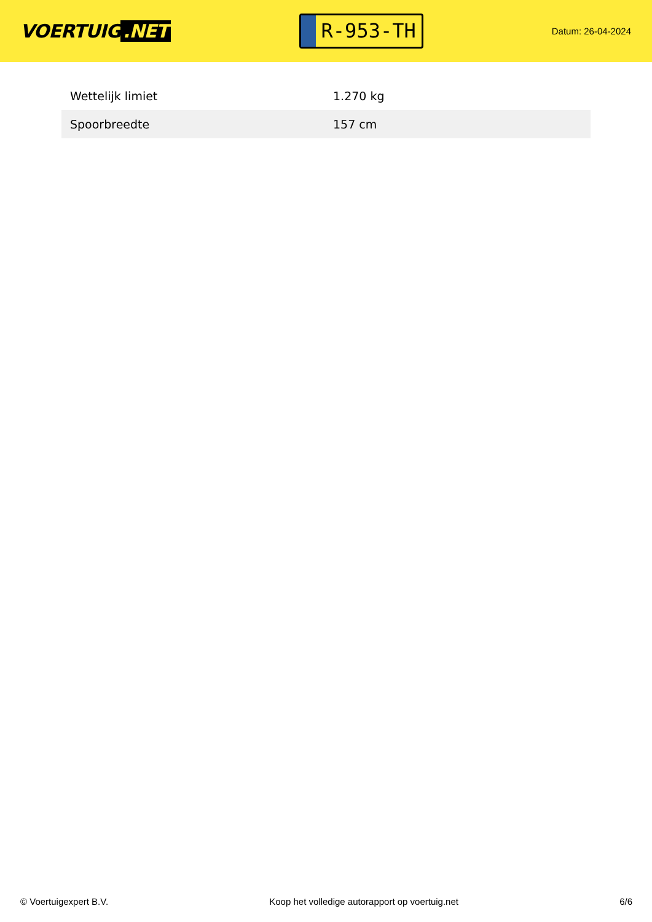VOERTUIG.NET
R-953-TH
Datum: 26-04-2024
| Wettelijk limiet | 1.270 kg |
| Spoorbreedte | 157 cm |
© Voertuigexpert B.V. Koop het volledige autorapport op voertuig.net 6/6